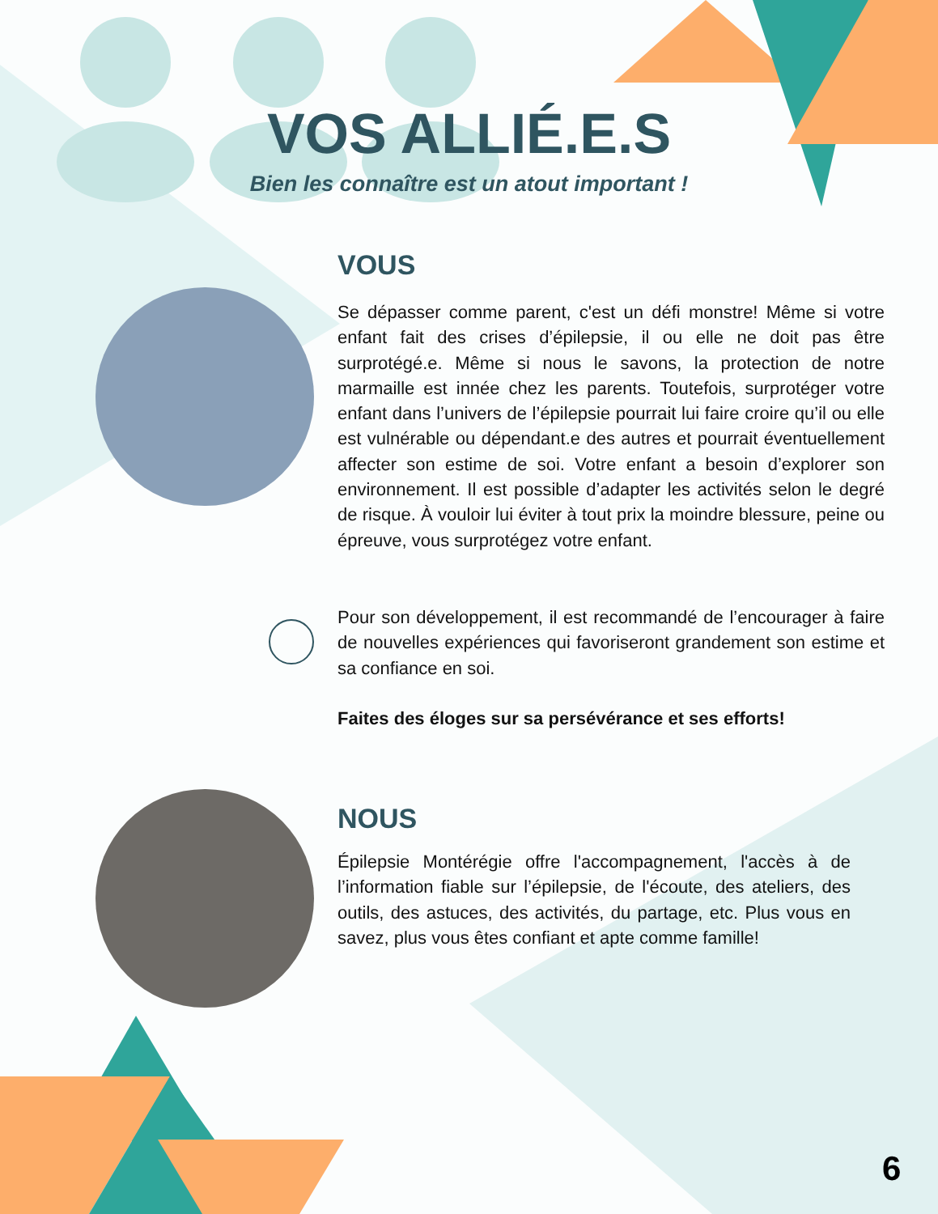VOS ALLIÉ.E.S
Bien les connaître est un atout important !
VOUS
Se dépasser comme parent, c'est un défi monstre! Même si votre enfant fait des crises d’épilepsie, il ou elle ne doit pas être surprotégé.e. Même si nous le savons, la protection de notre marmaille est innée chez les parents. Toutefois, surprotéger votre enfant dans l’univers de l’épilepsie pourrait lui faire croire qu’il ou elle est vulnérable ou dépendant.e des autres et pourrait éventuellement affecter son estime de soi. Votre enfant a besoin d’explorer son environnement. Il est possible d’adapter les activités selon le degré de risque. À vouloir lui éviter à tout prix la moindre blessure, peine ou épreuve, vous surprotégez votre enfant.
Pour son développement, il est recommandé de l’encourager à faire de nouvelles expériences qui favoriseront grandement son estime et sa confiance en soi.
Faites des éloges sur sa persévérance et ses efforts!
NOUS
Épilepsie Montérégie offre l'accompagnement, l'accès à de l’information fiable sur l’épilepsie, de l'écoute, des ateliers, des outils, des astuces, des activités, du partage, etc. Plus vous en savez, plus vous êtes confiant et apte comme famille!
6